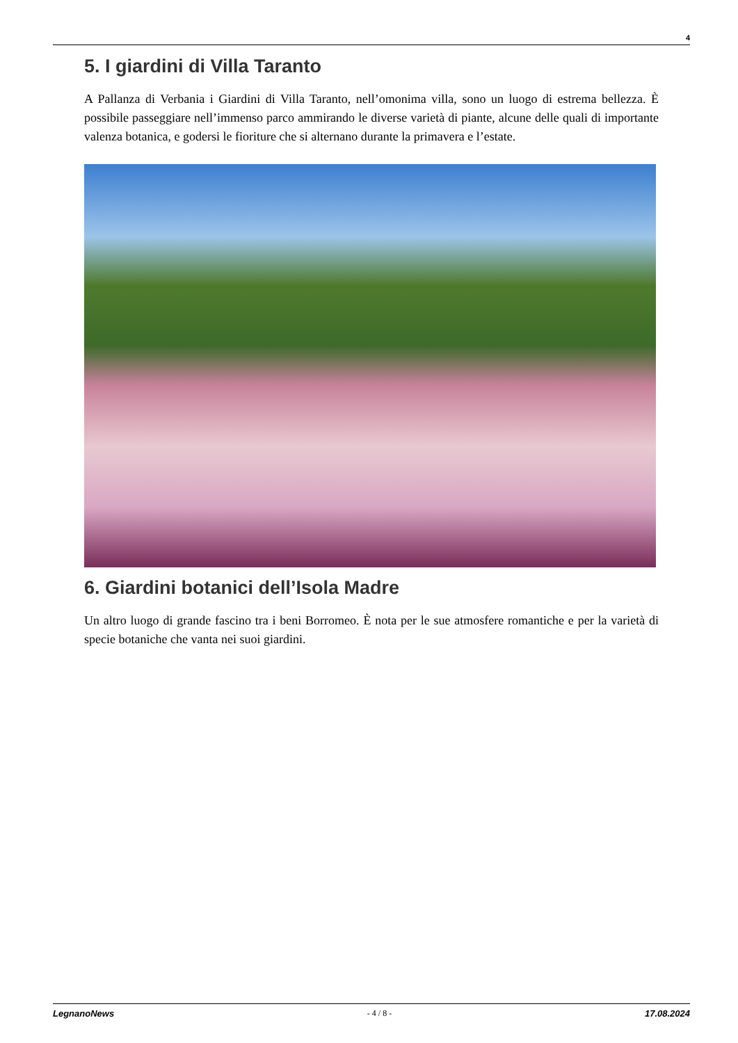4
5. I giardini di Villa Taranto
A Pallanza di Verbania i Giardini di Villa Taranto, nell’omonima villa, sono un luogo di estrema bellezza. È possibile passeggiare nell’immenso parco ammirando le diverse varietà di piante, alcune delle quali di importante valenza botanica, e godersi le fioriture che si alternano durante la primavera e l’estate.
6. Giardini botanici dell’Isola Madre
Un altro luogo di grande fascino tra i beni Borromeo. È nota per le sue atmosfere romantiche e per la varietà di specie botaniche che vanta nei suoi giardini.
LegnanoNews - 4 / 8 - 17.08.2024